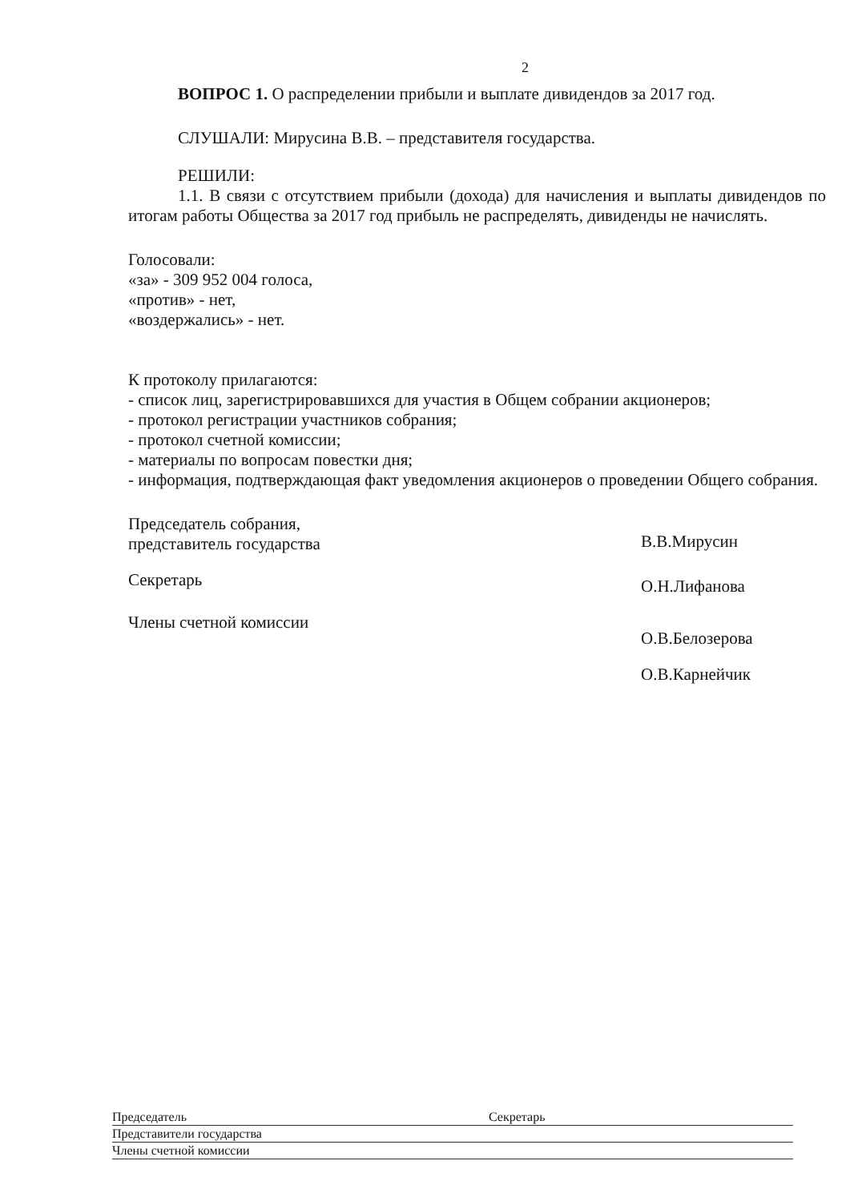2
ВОПРОС 1. О распределении прибыли и выплате дивидендов за 2017 год.
СЛУШАЛИ: Мирусина В.В. – представителя государства.
РЕШИЛИ:
1.1. В связи с отсутствием прибыли (дохода) для начисления и выплаты дивидендов по итогам работы Общества за 2017 год прибыль не распределять, дивиденды не начислять.
Голосовали:
«за» - 309 952 004 голоса,
«против» - нет,
«воздержались» - нет.
К протоколу прилагаются:
- список лиц, зарегистрировавшихся для участия в Общем собрании акционеров;
- протокол регистрации участников собрания;
- протокол счетной комиссии;
- материалы по вопросам повестки дня;
- информация, подтверждающая факт уведомления акционеров о проведении Общего собрания.
Председатель собрания,
представитель государства
В.В.Мирусин
Секретарь
О.Н.Лифанова
Члены счетной комиссии
О.В.Белозерова
О.В.Карнейчик
Председатель Секретарь
Представители государства
Члены счетной комиссии